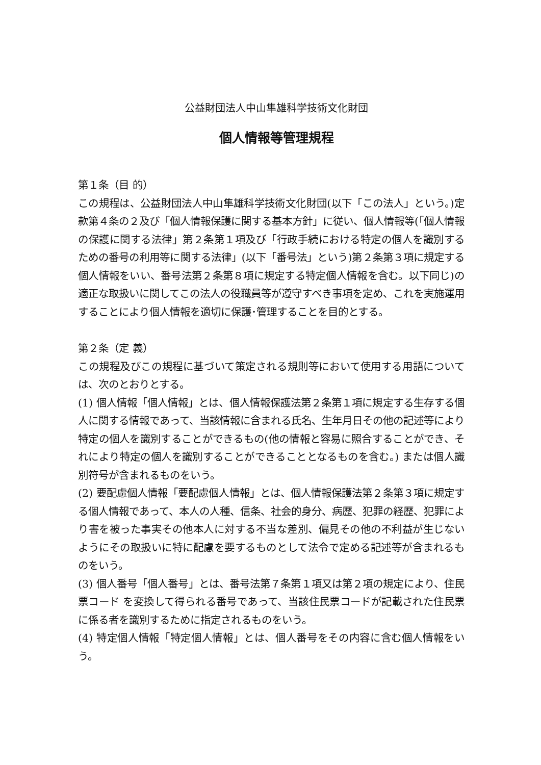公益財団法人中山隼雄科学技術文化財団
個人情報等管理規程
第１条（目 的）
この規程は、公益財団法人中山隼雄科学技術文化財団(以下「この法人」という。)定款第４条の２及び「個人情報保護に関する基本方針」に従い、個人情報等(「個人情報の保護に関する法律」第２条第１項及び「行政手続における特定の個人を識別するための番号の利用等に関する法律」(以下「番号法」という)第２条第３項に規定する個人情報をいい、番号法第２条第８項に規定する特定個人情報を含む。以下同じ)の適正な取扱いに関してこの法人の役職員等が遵守すべき事項を定め、これを実施運用することにより個人情報を適切に保護･管理することを目的とする。
第２条（定 義）
この規程及びこの規程に基づいて策定される規則等において使用する用語については、次のとおりとする。
(1) 個人情報「個人情報」とは、個人情報保護法第２条第１項に規定する生存する個人に関する情報であって、当該情報に含まれる氏名、生年月日その他の記述等により特定の個人を識別することができるもの(他の情報と容易に照合することができ、それにより特定の個人を識別することができることとなるものを含む。) または個人識 別符号が含まれるものをいう。
(2) 要配慮個人情報「要配慮個人情報」とは、個人情報保護法第２条第３項に規定する個人情報であって、本人の人種、信条、社会的身分、病歴、犯罪の経歴、犯罪により害を被った事実その他本人に対する不当な差別、偏見その他の不利益が生じないようにその取扱いに特に配慮を要するものとして法令で定める記述等が含まれるものをいう。
(3) 個人番号「個人番号」とは、番号法第７条第１項又は第２項の規定により、住民票コード を変換して得られる番号であって、当該住民票コードが記載された住民票に係る者を識別するために指定されるものをいう。
(4) 特定個人情報「特定個人情報」とは、個人番号をその内容に含む個人情報をいう。